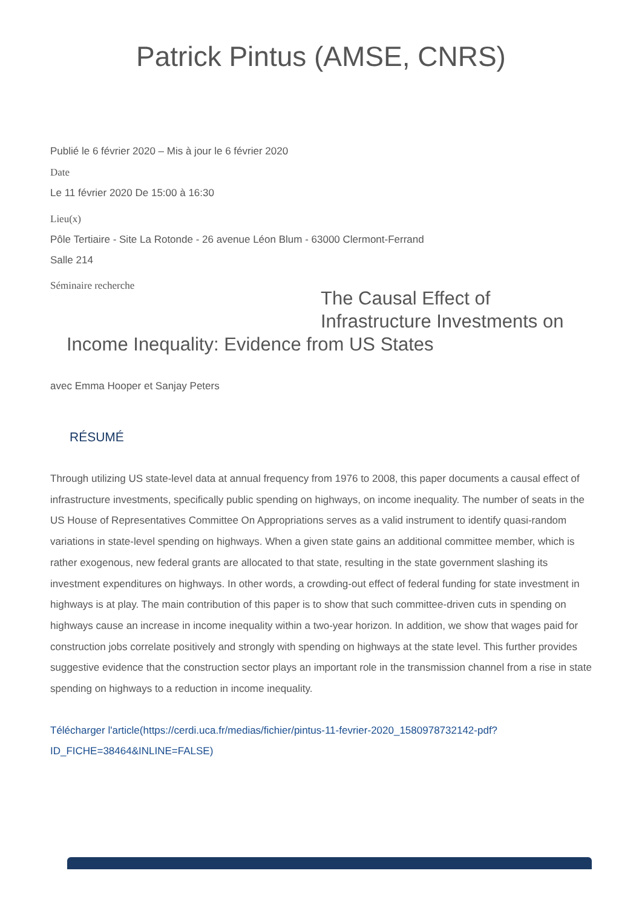Patrick Pintus (AMSE, CNRS)
Publié le 6 février 2020 – Mis à jour le 6 février 2020
Date
Le 11 février 2020 De 15:00 à 16:30
Lieu(x)
Pôle Tertiaire - Site La Rotonde - 26 avenue Léon Blum - 63000 Clermont-Ferrand
Salle 214
Séminaire recherche
The Causal Effect of Infrastructure Investments on
Income Inequality: Evidence from US States
avec Emma Hooper et Sanjay Peters
RÉSUMÉ
Through utilizing US state-level data at annual frequency from 1976 to 2008, this paper documents a causal effect of infrastructure investments, specifically public spending on highways, on income inequality. The number of seats in the US House of Representatives Committee On Appropriations serves as a valid instrument to identify quasi-random variations in state-level spending on highways. When a given state gains an additional committee member, which is rather exogenous, new federal grants are allocated to that state, resulting in the state government slashing its investment expenditures on highways. In other words, a crowding-out effect of federal funding for state investment in highways is at play. The main contribution of this paper is to show that such committee-driven cuts in spending on highways cause an increase in income inequality within a two-year horizon. In addition, we show that wages paid for construction jobs correlate positively and strongly with spending on highways at the state level. This further provides suggestive evidence that the construction sector plays an important role in the transmission channel from a rise in state spending on highways to a reduction in income inequality.
Télécharger l'article(https://cerdi.uca.fr/medias/fichier/pintus-11-fevrier-2020_1580978732142-pdf?ID_FICHE=38464&INLINE=FALSE)